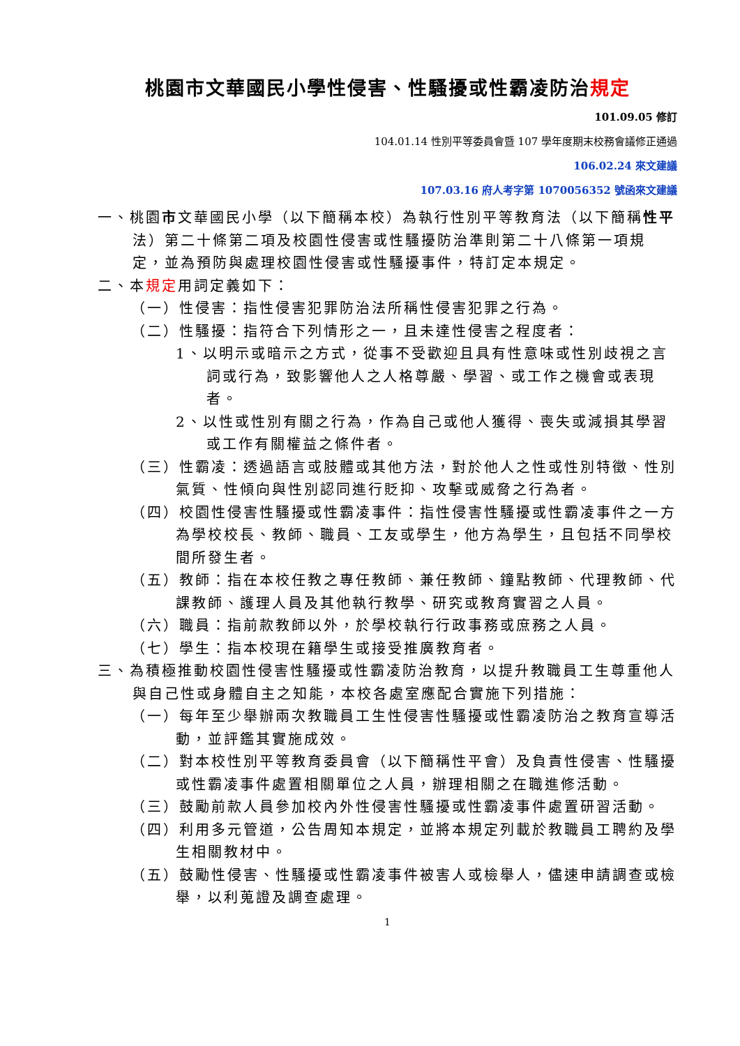桃園市文華國民小學性侵害、性騷擾或性霸凌防治規定
101.09.05 修訂
104.01.14 性別平等委員會暨 107 學年度期末校務會議修正通過
106.02.24 來文建議
107.03.16 府人考字第 1070056352 號函來文建議
一、桃園市文華國民小學（以下簡稱本校）為執行性別平等教育法（以下簡稱性平法）第二十條第二項及校園性侵害或性騷擾防治準則第二十八條第一項規定，並為預防與處理校園性侵害或性騷擾事件，特訂定本規定。
二、本規定用詞定義如下：
（一）性侵害：指性侵害犯罪防治法所稱性侵害犯罪之行為。
（二）性騷擾：指符合下列情形之一，且未達性侵害之程度者：
1、以明示或暗示之方式，從事不受歡迎且具有性意味或性別歧視之言詞或行為，致影響他人之人格尊嚴、學習、或工作之機會或表現者。
2、以性或性別有關之行為，作為自己或他人獲得、喪失或減損其學習或工作有關權益之條件者。
（三）性霸凌：透過語言或肢體或其他方法，對於他人之性或性別特徵、性別氣質、性傾向與性別認同進行貶抑、攻擊或威脅之行為者。
（四）校園性侵害性騷擾或性霸凌事件：指性侵害性騷擾或性霸凌事件之一方為學校校長、教師、職員、工友或學生，他方為學生，且包括不同學校間所發生者。
（五）教師：指在本校任教之專任教師、兼任教師、鐘點教師、代理教師、代課教師、護理人員及其他執行教學、研究或教育實習之人員。
（六）職員：指前款教師以外，於學校執行行政事務或庶務之人員。
（七）學生：指本校現在籍學生或接受推廣教育者。
三、為積極推動校園性侵害性騷擾或性霸凌防治教育，以提升教職員工生尊重他人與自己性或身體自主之知能，本校各處室應配合實施下列措施：
（一）每年至少舉辦兩次教職員工生性侵害性騷擾或性霸凌防治之教育宣導活動，並評鑑其實施成效。
（二）對本校性別平等教育委員會（以下簡稱性平會）及負責性侵害、性騷擾或性霸凌事件處置相關單位之人員，辦理相關之在職進修活動。
（三）鼓勵前款人員參加校內外性侵害性騷擾或性霸凌事件處置研習活動。
（四）利用多元管道，公告周知本規定，並將本規定列載於教職員工聘約及學生相關教材中。
（五）鼓勵性侵害、性騷擾或性霸凌事件被害人或檢舉人，儘速申請調查或檢舉，以利蒐證及調查處理。
1